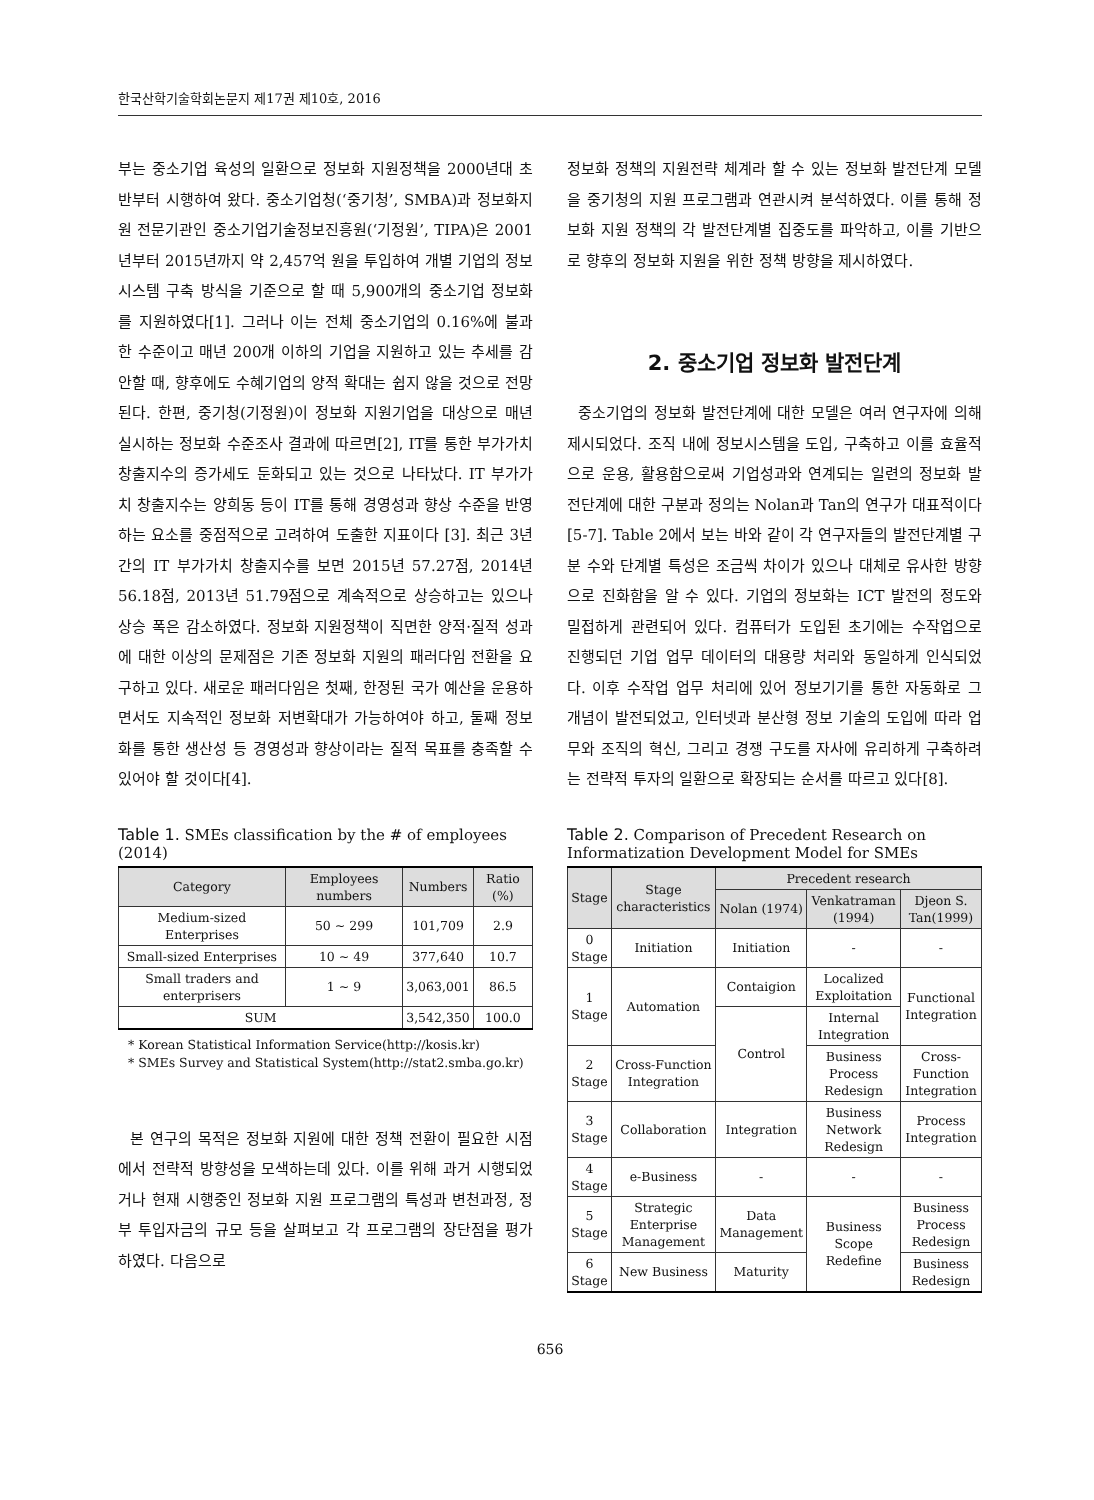한국산학기술학회논문지 제17권 제10호, 2016
부는 중소기업 육성의 일환으로 정보화 지원정책을 2000년대 초반부터 시행하여 왔다. 중소기업청(‘중기청’, SMBA)과 정보화지원 전문기관인 중소기업기술정보진흥원(‘기정원’, TIPA)은 2001년부터 2015년까지 약 2,457억 원을 투입하여 개별 기업의 정보시스템 구축 방식을 기준으로 할 때 5,900개의 중소기업 정보화를 지원하였다[1]. 그러나 이는 전체 중소기업의 0.16%에 불과한 수준이고 매년 200개 이하의 기업을 지원하고 있는 추세를 감안할 때, 향후에도 수혜기업의 양적 확대는 쉽지 않을 것으로 전망된다. 한편, 중기청(기정원)이 정보화 지원기업을 대상으로 매년 실시하는 정보화 수준조사 결과에 따르면[2], IT를 통한 부가가치 창출지수의 증가세도 둔화되고 있는 것으로 나타났다. IT 부가가치 창출지수는 양희동 등이 IT를 통해 경영성과 향상 수준을 반영하는 요소를 중점적으로 고려하여 도출한 지표이다 [3]. 최근 3년간의 IT 부가가치 창출지수를 보면 2015년 57.27점, 2014년 56.18점, 2013년 51.79점으로 계속적으로 상승하고는 있으나 상승 폭은 감소하였다. 정보화 지원정책이 직면한 양적·질적 성과에 대한 이상의 문제점은 기존 정보화 지원의 패러다임 전환을 요구하고 있다. 새로운 패러다임은 첫째, 한정된 국가 예산을 운용하면서도 지속적인 정보화 저변확대가 가능하여야 하고, 둘째 정보화를 통한 생산성 등 경영성과 향상이라는 질적 목표를 충족할 수 있어야 할 것이다[4].
Table 1. SMEs classification by the # of employees (2014)
| Category | Employees numbers | Numbers | Ratio (%) |
| --- | --- | --- | --- |
| Medium-sized Enterprises | 50 ~ 299 | 101,709 | 2.9 |
| Small-sized Enterprises | 10 ~ 49 | 377,640 | 10.7 |
| Small traders and enterprisers | 1 ~ 9 | 3,063,001 | 86.5 |
| SUM | | 3,542,350 | 100.0 |
* Korean Statistical Information Service(http://kosis.kr)
* SMEs Survey and Statistical System(http://stat2.smba.go.kr)
본 연구의 목적은 정보화 지원에 대한 정책 전환이 필요한 시점에서 전략적 방향성을 모색하는데 있다. 이를 위해 과거 시행되었거나 현재 시행중인 정보화 지원 프로그램의 특성과 변천과정, 정부 투입자금의 규모 등을 살펴보고 각 프로그램의 장단점을 평가하였다. 다음으로
정보화 정책의 지원전략 체계라 할 수 있는 정보화 발전단계 모델을 중기청의 지원 프로그램과 연관시켜 분석하였다. 이를 통해 정보화 지원 정책의 각 발전단계별 집중도를 파악하고, 이를 기반으로 향후의 정보화 지원을 위한 정책 방향을 제시하였다.
2. 중소기업 정보화 발전단계
중소기업의 정보화 발전단계에 대한 모델은 여러 연구자에 의해 제시되었다. 조직 내에 정보시스템을 도입, 구축하고 이를 효율적으로 운용, 활용함으로써 기업성과와 연계되는 일련의 정보화 발전단계에 대한 구분과 정의는 Nolan과 Tan의 연구가 대표적이다[5-7]. Table 2에서 보는 바와 같이 각 연구자들의 발전단계별 구분 수와 단계별 특성은 조금씩 차이가 있으나 대체로 유사한 방향으로 진화함을 알 수 있다. 기업의 정보화는 ICT 발전의 정도와 밀접하게 관련되어 있다. 컴퓨터가 도입된 초기에는 수작업으로 진행되던 기업 업무 데이터의 대용량 처리와 동일하게 인식되었다. 이후 수작업 업무 처리에 있어 정보기기를 통한 자동화로 그 개념이 발전되었고, 인터넷과 분산형 정보 기술의 도입에 따라 업무와 조직의 혁신, 그리고 경쟁 구도를 자사에 유리하게 구축하려는 전략적 투자의 일환으로 확장되는 순서를 따르고 있다[8].
Table 2. Comparison of Precedent Research on Informatization Development Model for SMEs
| Stage | Stage characteristics | Precedent research | | |
| --- | --- | --- | --- | --- |
| | | Nolan (1974) | Venkatraman (1994) | Djeon S. Tan(1999) |
| 0 Stage | Initiation | Initiation | - | - |
| 1 Stage | Automation | Contaigion | Localized Exploitation | Functional Integration |
| | | Control | Internal Integration | |
| 2 Stage | Cross-Function Integration | | Business Process Redesign | Cross-Function Integration |
| 3 Stage | Collaboration | Integration | Business Network Redesign | Process Integration |
| 4 Stage | e-Business | - | - | - |
| 5 Stage | Strategic Enterprise Management | Data Management | Business Scope Redefine | Business Process Redesign |
| 6 Stage | New Business | Maturity | | Business Redesign |
656